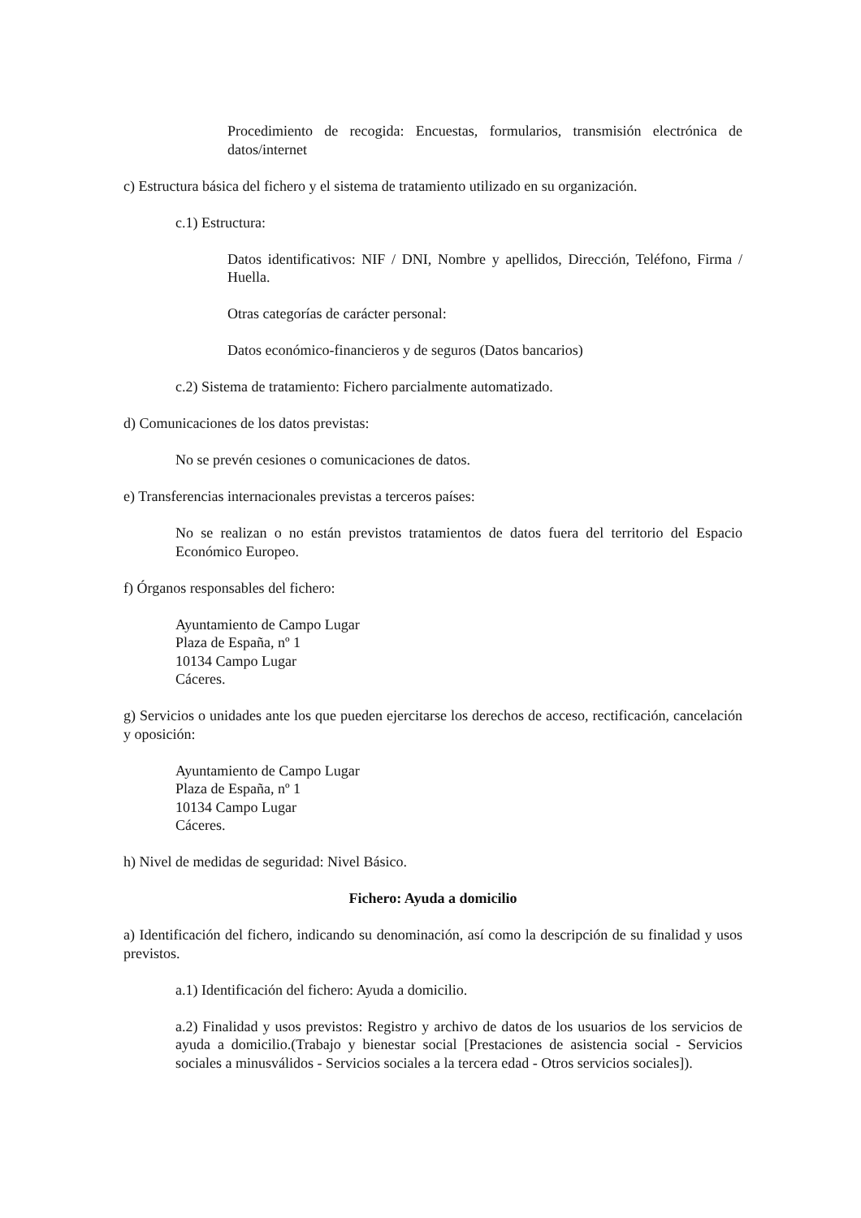Procedimiento de recogida: Encuestas, formularios, transmisión electrónica de datos/internet
c) Estructura básica del fichero y el sistema de tratamiento utilizado en su organización.
c.1) Estructura:
Datos identificativos: NIF / DNI, Nombre y apellidos, Dirección, Teléfono, Firma / Huella.
Otras categorías de carácter personal:
Datos económico-financieros y de seguros (Datos bancarios)
c.2) Sistema de tratamiento: Fichero parcialmente automatizado.
d) Comunicaciones de los datos previstas:
No se prevén cesiones o comunicaciones de datos.
e) Transferencias internacionales previstas a terceros países:
No se realizan o no están previstos tratamientos de datos fuera del territorio del Espacio Económico Europeo.
f) Órganos responsables del fichero:
Ayuntamiento de Campo Lugar
Plaza de España, nº 1
10134 Campo Lugar
Cáceres.
g) Servicios o unidades ante los que pueden ejercitarse los derechos de acceso, rectificación, cancelación y oposición:
Ayuntamiento de Campo Lugar
Plaza de España, nº 1
10134 Campo Lugar
Cáceres.
h) Nivel de medidas de seguridad: Nivel Básico.
Fichero: Ayuda a domicilio
a) Identificación del fichero, indicando su denominación, así como la descripción de su finalidad y usos previstos.
a.1) Identificación del fichero: Ayuda a domicilio.
a.2) Finalidad y usos previstos: Registro y archivo de datos de los usuarios de los servicios de ayuda a domicilio.(Trabajo y bienestar social [Prestaciones de asistencia social - Servicios sociales a minusválidos - Servicios sociales a la tercera edad - Otros servicios sociales]).